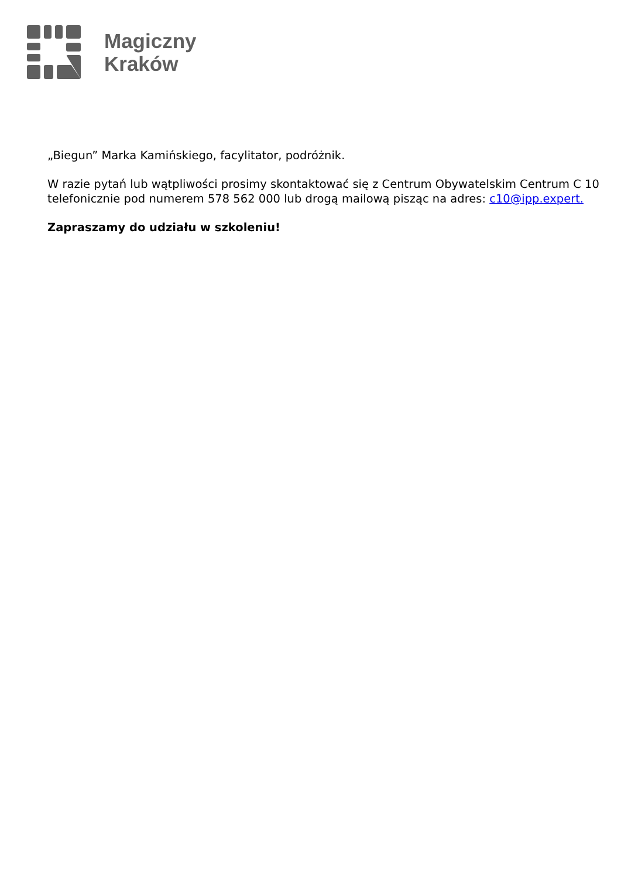Magiczny
Kraków
„Biegun” Marka Kamińskiego, facylitator, podróżnik.
W razie pytań lub wątpliwości prosimy skontaktować się z Centrum Obywatelskim Centrum C 10 telefonicznie pod numerem 578 562 000 lub drogą mailową pisząc na adres: c10@ipp.expert.
Zapraszamy do udziału w szkoleniu!